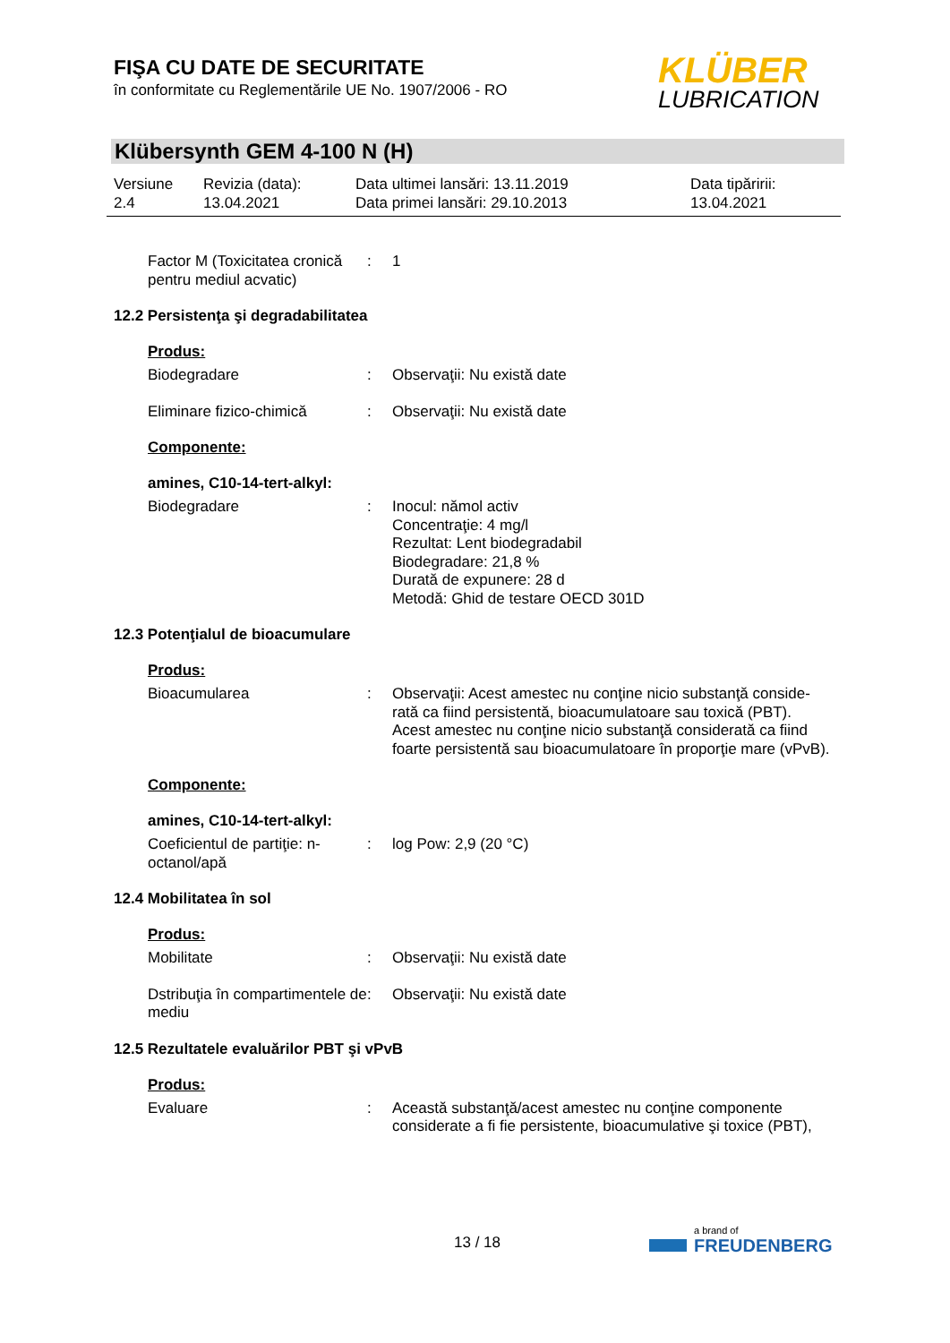FIŞA CU DATE DE SECURITATE
în conformitate cu Reglementările UE No. 1907/2006 - RO
KLÜBER
LUBRICATION
Klübersynth GEM 4-100 N (H)
Versiune
2.4
Revizia (data):
13.04.2021
Data ultimei lansări: 13.11.2019
Data primei lansări: 29.10.2013
Data tipăririi:
13.04.2021
Factor M (Toxicitatea cronică pentru mediul acvatic)
: 1
12.2 Persistenţa şi degradabilitatea
Produs:
Biodegradare : Observaţii: Nu există date
Eliminare fizico-chimică : Observaţii: Nu există date
Componente:
amines, C10-14-tert-alkyl:
Biodegradare : Inocul: nămol activ
Concentraţie: 4 mg/l
Rezultat: Lent biodegradabil
Biodegradare: 21,8 %
Durată de expunere: 28 d
Metodă: Ghid de testare OECD 301D
12.3 Potenţialul de bioacumulare
Produs:
Bioacumularea : Observaţii: Acest amestec nu conţine nicio substanţă conside-rată ca fiind persistentă, bioacumulatoare sau toxică (PBT).
Acest amestec nu conţine nicio substanţă considerată ca fiind foarte persistentă sau bioacumulatoare în proporţie mare (vPvB).
Componente:
amines, C10-14-tert-alkyl:
Coeficientul de partiţie: n-octanol/apă
: log Pow: 2,9 (20 °C)
12.4 Mobilitatea în sol
Produs:
Mobilitate : Observaţii: Nu există date
Dstribuţia în compartimentele de mediu
: Observaţii: Nu există date
12.5 Rezultatele evaluărilor PBT şi vPvB
Produs:
Evaluare : Această substanţă/acest amestec nu conţine componente considerate a fi fie persistente, bioacumulative şi toxice (PBT),
13 / 18
a brand of
FREUDENBERG